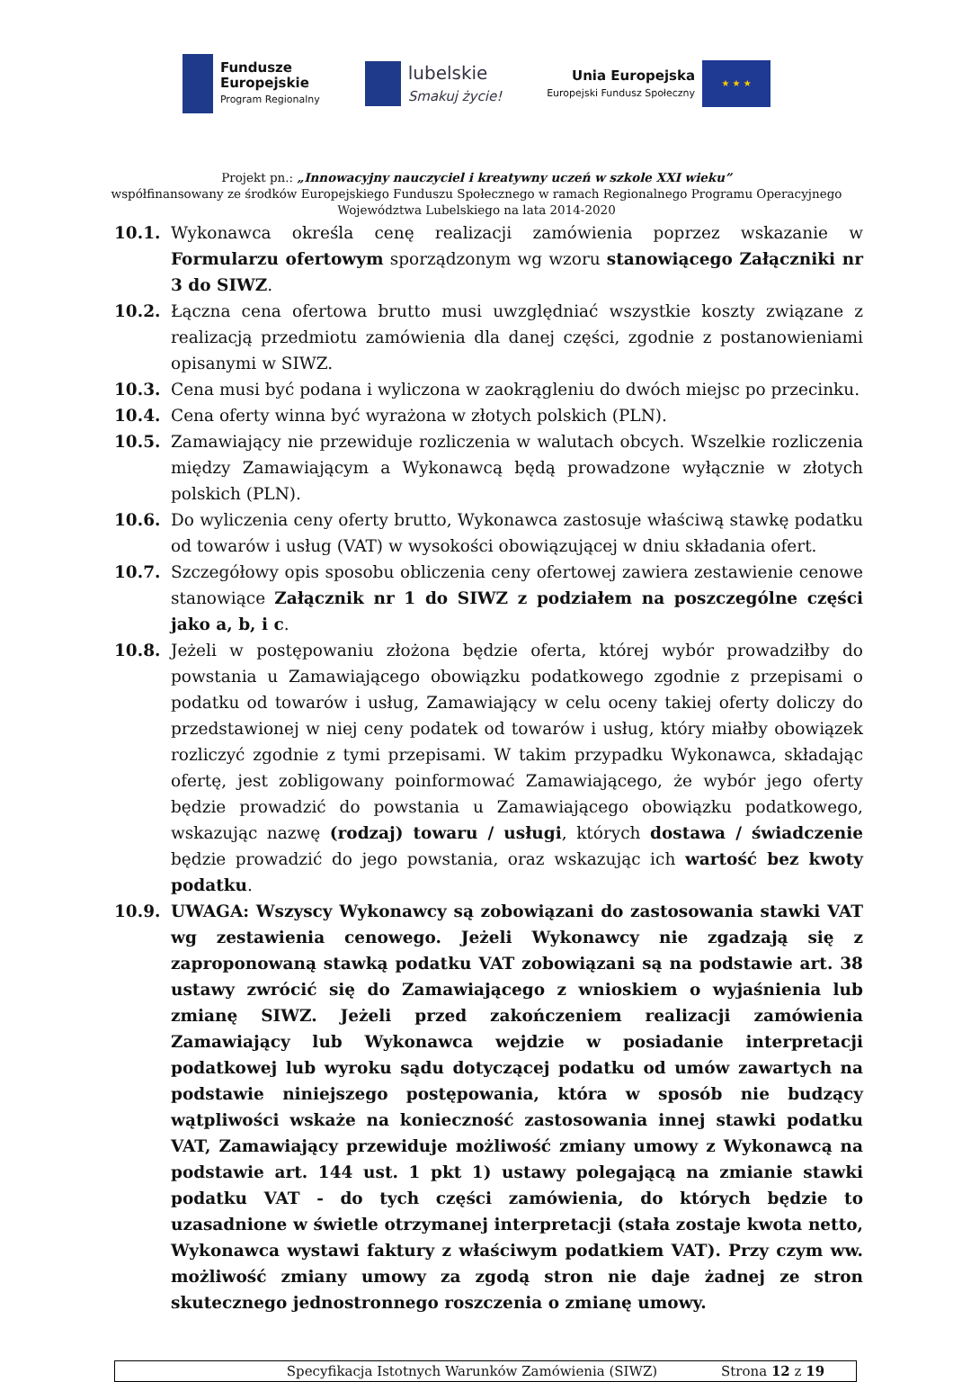Fundusze
Europejskie
Program Regionalny
lubelskie
Smakuj życie!
Unia Europejska
Europejski Fundusz Społeczny
★ ★ ★
Projekt pn.: „Innowacyjny nauczyciel i kreatywny uczeń w szkole XXI wieku”
współfinansowany ze środków Europejskiego Funduszu Społecznego w ramach Regionalnego Programu Operacyjnego
Województwa Lubelskiego na lata 2014-2020
10.1. Wykonawca określa cenę realizacji zamówienia poprzez wskazanie w Formularzu ofertowym sporządzonym wg wzoru stanowiącego Załączniki nr 3 do SIWZ.
10.2. Łączna cena ofertowa brutto musi uwzględniać wszystkie koszty związane z realizacją przedmiotu zamówienia dla danej części, zgodnie z postanowieniami opisanymi w SIWZ.
10.3. Cena musi być podana i wyliczona w zaokrągleniu do dwóch miejsc po przecinku.
10.4. Cena oferty winna być wyrażona w złotych polskich (PLN).
10.5. Zamawiający nie przewiduje rozliczenia w walutach obcych. Wszelkie rozliczenia między Zamawiającym a Wykonawcą będą prowadzone wyłącznie w złotych polskich (PLN).
10.6. Do wyliczenia ceny oferty brutto, Wykonawca zastosuje właściwą stawkę podatku od towarów i usług (VAT) w wysokości obowiązującej w dniu składania ofert.
10.7. Szczegółowy opis sposobu obliczenia ceny ofertowej zawiera zestawienie cenowe stanowiące Załącznik nr 1 do SIWZ z podziałem na poszczególne części jako a, b, i c.
10.8. Jeżeli w postępowaniu złożona będzie oferta, której wybór prowadziłby do powstania u Zamawiającego obowiązku podatkowego zgodnie z przepisami o podatku od towarów i usług, Zamawiający w celu oceny takiej oferty doliczy do przedstawionej w niej ceny podatek od towarów i usług, który miałby obowiązek rozliczyć zgodnie z tymi przepisami. W takim przypadku Wykonawca, składając ofertę, jest zobligowany poinformować Zamawiającego, że wybór jego oferty będzie prowadzić do powstania u Zamawiającego obowiązku podatkowego, wskazując nazwę (rodzaj) towaru / usługi, których dostawa / świadczenie będzie prowadzić do jego powstania, oraz wskazując ich wartość bez kwoty podatku.
10.9. UWAGA: Wszyscy Wykonawcy są zobowiązani do zastosowania stawki VAT wg zestawienia cenowego. Jeżeli Wykonawcy nie zgadzają się z zaproponowaną stawką podatku VAT zobowiązani są na podstawie art. 38 ustawy zwrócić się do Zamawiającego z wnioskiem o wyjaśnienia lub zmianę SIWZ. Jeżeli przed zakończeniem realizacji zamówienia Zamawiający lub Wykonawca wejdzie w posiadanie interpretacji podatkowej lub wyroku sądu dotyczącej podatku od umów zawartych na podstawie niniejszego postępowania, która w sposób nie budzący wątpliwości wskaże na konieczność zastosowania innej stawki podatku VAT, Zamawiający przewiduje możliwość zmiany umowy z Wykonawcą na podstawie art. 144 ust. 1 pkt 1) ustawy polegającą na zmianie stawki podatku VAT - do tych części zamówienia, do których będzie to uzasadnione w świetle otrzymanej interpretacji (stała zostaje kwota netto, Wykonawca wystawi faktury z właściwym podatkiem VAT). Przy czym ww. możliwość zmiany umowy za zgodą stron nie daje żadnej ze stron skutecznego jednostronnego roszczenia o zmianę umowy.
Specyfikacja Istotnych Warunków Zamówienia (SIWZ) Strona 12 z 19